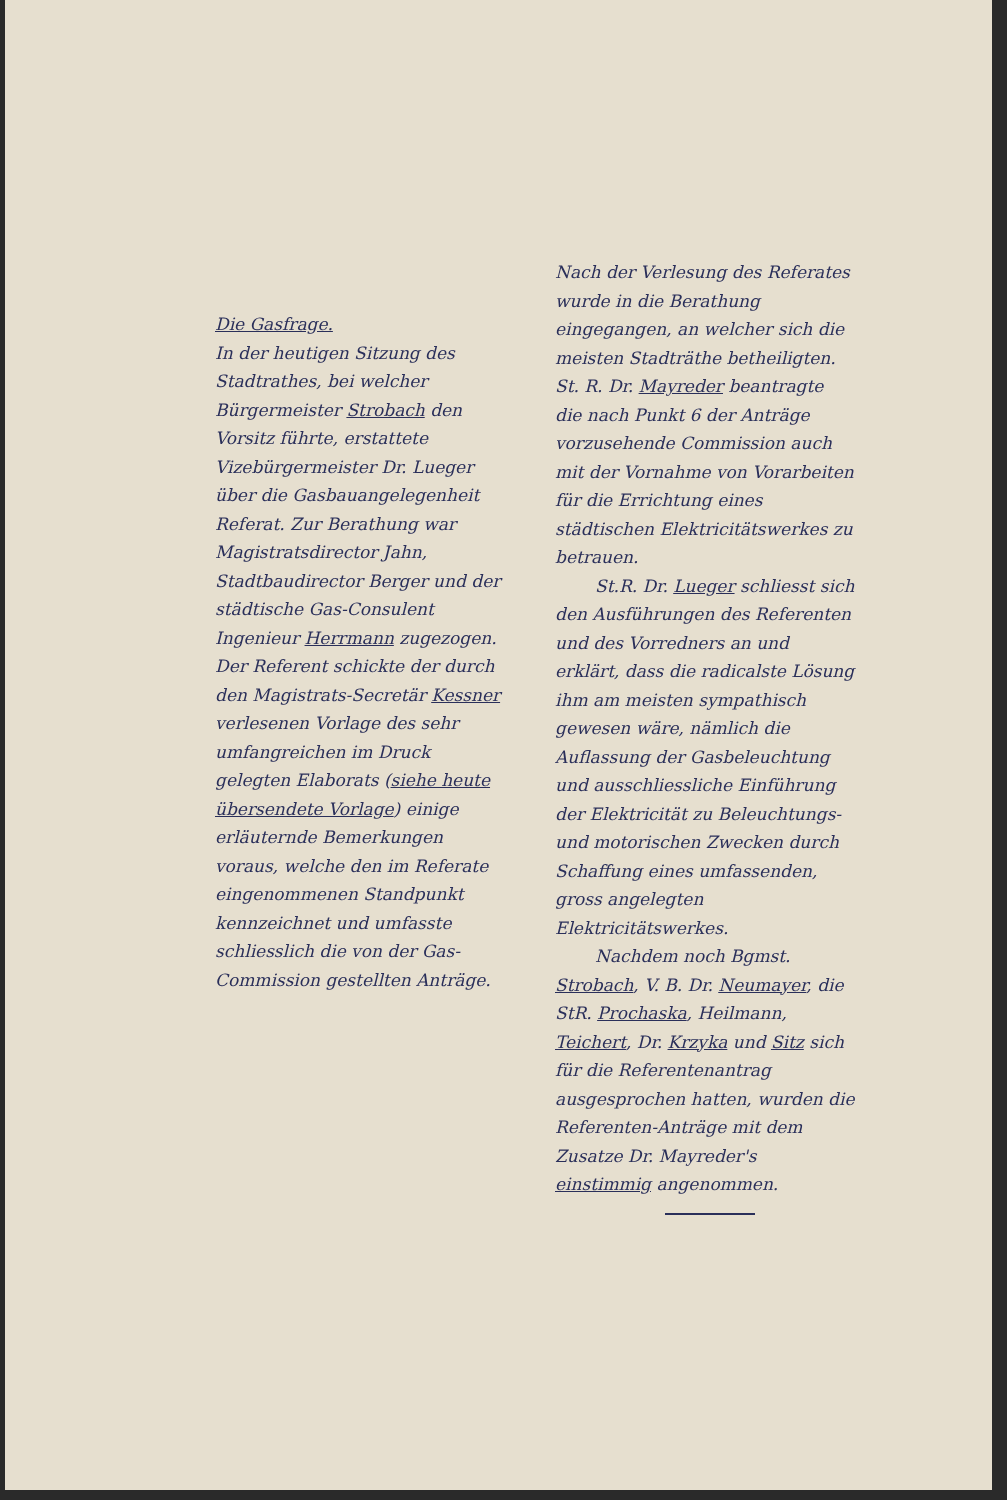Die Gasfrage.
In der heutigen Sitzung des Stadtrathes, bei welcher Bürgermeister Strobach den Vorsitz führte, erstattete Vizebürgermeister Dr. Lueger über die Gasbauangelegenheit Referat. Zur Berathung war Magistratsdirector Jahn, Stadtbaudirector Berger und der städtische Gas-Consulent Ingenieur Herrmann zugezogen.
Der Referent schickte der durch den Magistrats-Secretär Kessner verlesenen Vorlage des sehr umfangreichen im Druck gelegten Elaborats (siehe heute übersendete Vorlage) einige erläuternde Bemerkungen voraus, welche den im Referate eingenommenen Standpunkt kennzeichnet und umfasste schliesslich die von der Gas-Commission gestellten Anträge.
Nach der Verlesung des Referates wurde in die Berathung eingegangen, an welcher sich die meisten Stadträthe betheiligten. St. R. Dr. Mayreder beantragte die nach Punkt 6 der Anträge vorzusehende Commission auch mit der Vornahme von Vorarbeiten für die Errichtung eines städtischen Elektricitätswerkes zu betrauen.
St.R. Dr. Lueger schliesst sich den Ausführungen des Referenten und des Vorredners an und erklärt, dass die radicalste Lösung ihm am meisten sympathisch gewesen wäre, nämlich die Auflassung der Gasbeleuchtung und ausschliessliche Einführung der Elektricität zu Beleuchtungs- und motorischen Zwecken durch Schaffung eines umfassenden, gross angelegten Elektricitätswerkes.
Nachdem noch Bgmst. Strobach, V. B. Dr. Neumayer, die StR. Prochaska, Heilmann, Teichert, Dr. Krzyka und Sitz sich für die Referentenantrag ausgesprochen hatten, wurden die Referenten-Anträge mit dem Zusatze Dr. Mayreder's einstimmig angenommen.